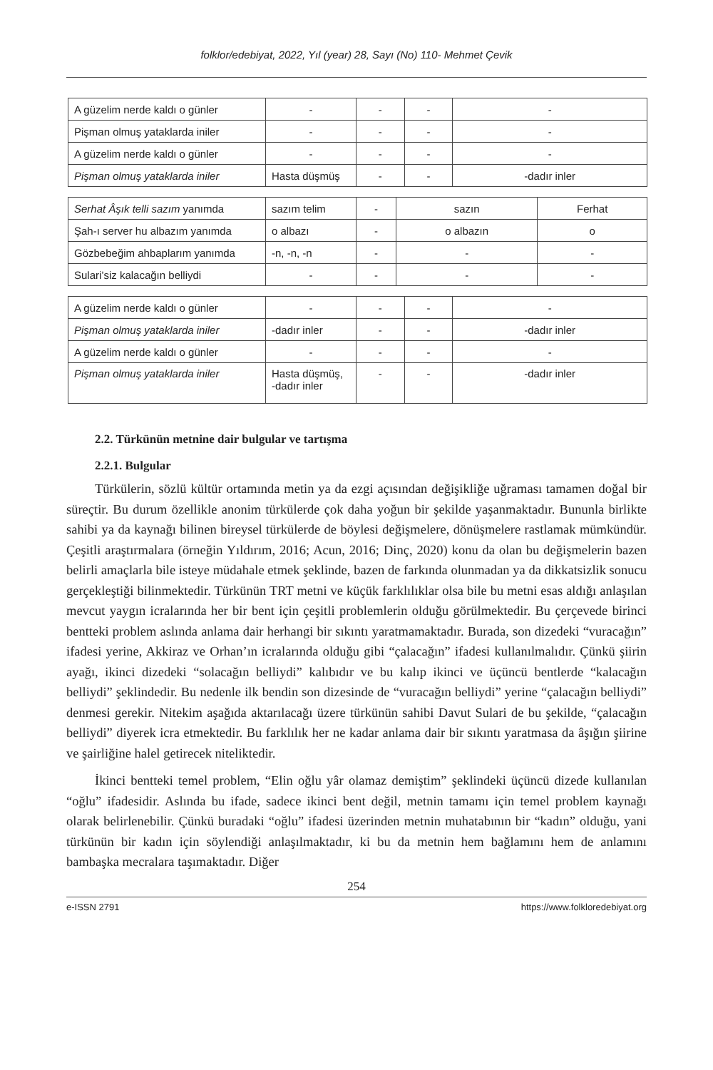folklor/edebiyat, 2022, Yıl (year) 28, Sayı (No) 110- Mehmet Çevik
| A güzelim nerde kaldı o günler | - | - | - | - |
| Pişman olmuş yataklarda iniler | - | - | - | - |
| A güzelim nerde kaldı o günler | - | - | - | - |
| Pişman olmuş yataklarda iniler | Hasta düşmüş | - | - | -dadır inler |
| Serhat Âşık telli sazım yanımda | sazım telim | - | sazın | Ferhat |
| Şah-ı server hu albazım yanımda | o albazı | - | o albazın | o |
| Gözbebeğim ahbaplarım yanımda | -n, -n, -n | - | - | - |
| Sulari’siz kalacağın belliydi | - | - | - | - |
| A güzelim nerde kaldı o günler | - | - | - | - |
| Pişman olmuş yataklarda iniler | -dadır inler | - | - | -dadır inler |
| A güzelim nerde kaldı o günler | - | - | - | - |
| Pişman olmuş yataklarda iniler | Hasta düşmüş, -dadır inler | - | - | -dadır inler |
2.2. Türkünün metnine dair bulgular ve tartışma
2.2.1. Bulgular
Türkülerin, sözlü kültür ortamında metin ya da ezgi açısından değişikliğe uğraması tamamen doğal bir süreçtir. Bu durum özellikle anonim türkülerde çok daha yoğun bir şekilde yaşanmaktadır. Bununla birlikte sahibi ya da kaynağı bilinen bireysel türkülerde de böylesi değişmelere, dönüşmelere rastlamak mümkündür. Çeşitli araştırmalara (örneğin Yıldırım, 2016; Acun, 2016; Dinç, 2020) konu da olan bu değişmelerin bazen belirli amaçlarla bile isteye müdahale etmek şeklinde, bazen de farkında olunmadan ya da dikkatsizlik sonucu gerçekleştiği bilinmektedir. Türkünün TRT metni ve küçük farklılıklar olsa bile bu metni esas aldığı anlaşılan mevcut yaygın icralarında her bir bent için çeşitli problemlerin olduğu görülmektedir. Bu çerçevede birinci bentteki problem aslında anlama dair herhangi bir sıkıntı yaratmamaktadır. Burada, son dizedeki “vuracağın” ifadesi yerine, Akkiraz ve Orhan’ın icralarında olduğu gibi “çalacağın” ifadesi kullanılmalıdır. Çünkü şiirin ayağı, ikinci dizedeki “solacağın belliydi” kalıbıdır ve bu kalıp ikinci ve üçüncü bentlerde “kalacağın belliydi” şeklindedir. Bu nedenle ilk bendin son dizesinde de “vuracağın belliydi” yerine “çalacağın belliydi” denmesi gerekir. Nitekim aşağıda aktarılacağı üzere türkünün sahibi Davut Sulari de bu şekilde, “çalacağın belliydi” diyerek icra etmektedir. Bu farklılık her ne kadar anlama dair bir sıkıntı yaratmasa da âşığın şiirine ve şairliğine halel getirecek niteliktedir.
İkinci bentteki temel problem, “Elin oğlu yâr olamaz demiştim” şeklindeki üçüncü dizede kullanılan “oğlu” ifadesidir. Aslında bu ifade, sadece ikinci bent değil, metnin tamamı için temel problem kaynağı olarak belirlenebilir. Çünkü buradaki “oğlu” ifadesi üzerinden metnin muhatabının bir “kadın” olduğu, yani türkünün bir kadın için söylendiği anlaşılmaktadır, ki bu da metnin hem bağlamını hem de anlamını bambaşka mecralara taşımaktadır. Diğer
254
e-ISSN 2791 https://www.folkloredebiyat.org